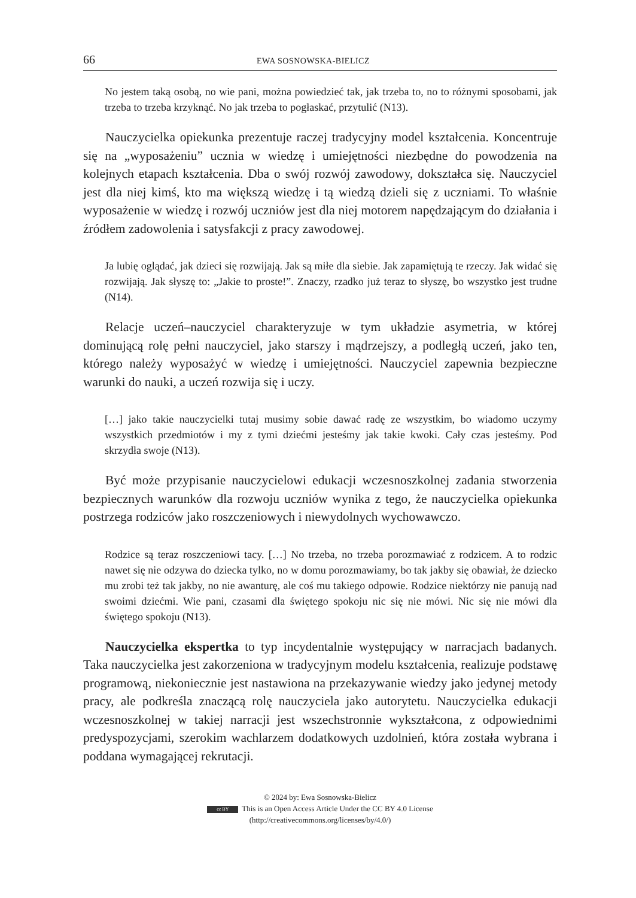66 EWA SOSNOWSKA-BIELICZ
No jestem taką osobą, no wie pani, można powiedzieć tak, jak trzeba to, no to różnymi sposobami, jak trzeba to trzeba krzyknąć. No jak trzeba to pogłaskać, przytulić (N13).
Nauczycielka opiekunka prezentuje raczej tradycyjny model kształcenia. Koncentruje się na „wyposażeniu” ucznia w wiedzę i umiejętności niezbędne do powodzenia na kolejnych etapach kształcenia. Dba o swój rozwój zawodowy, dokształca się. Nauczyciel jest dla niej kimś, kto ma większą wiedzę i tą wiedzą dzieli się z uczniami. To właśnie wyposażenie w wiedzę i rozwój uczniów jest dla niej motorem napędzającym do działania i źródłem zadowolenia i satysfakcji z pracy zawodowej.
Ja lubię oglądać, jak dzieci się rozwijają. Jak są miłe dla siebie. Jak zapamiętują te rzeczy. Jak widać się rozwijają. Jak słyszę to: „Jakie to proste!”. Znaczy, rzadko już teraz to słyszę, bo wszystko jest trudne (N14).
Relacje uczeń–nauczyciel charakteryzuje w tym układzie asymetria, w której dominującą rolę pełni nauczyciel, jako starszy i mądrzejszy, a podległą uczeń, jako ten, którego należy wyposażyć w wiedzę i umiejętności. Nauczyciel zapewnia bezpieczne warunki do nauki, a uczeń rozwija się i uczy.
[…] jako takie nauczycielki tutaj musimy sobie dawać radę ze wszystkim, bo wiadomo uczymy wszystkich przedmiotów i my z tymi dziećmi jesteśmy jak takie kwoki. Cały czas jesteśmy. Pod skrzydła swoje (N13).
Być może przypisanie nauczycielowi edukacji wczesnoszkolnej zadania stworzenia bezpiecznych warunków dla rozwoju uczniów wynika z tego, że nauczycielka opiekunka postrzega rodziców jako roszczeniowych i niewydolnych wychowawczo.
Rodzice są teraz roszczeniowi tacy. […] No trzeba, no trzeba porozmawiać z rodzicem. A to rodzic nawet się nie odzywa do dziecka tylko, no w domu porozmawiamy, bo tak jakby się obawiał, że dziecko mu zrobi też tak jakby, no nie awanturę, ale coś mu takiego odpowie. Rodzice niektórzy nie panują nad swoimi dziećmi. Wie pani, czasami dla świętego spokoju nic się nie mówi. Nic się nie mówi dla świętego spokoju (N13).
Nauczycielka ekspertka to typ incydentalnie występujący w narracjach badanych. Taka nauczycielka jest zakorzeniona w tradycyjnym modelu kształcenia, realizuje podstawę programową, niekoniecznie jest nastawiona na przekazywanie wiedzy jako jedynej metody pracy, ale podkreśla znaczącą rolę nauczyciela jako autorytetu. Nauczycielka edukacji wczesnoszkolnej w takiej narracji jest wszechstronnie wykształcona, z odpowiednimi predyspozycjami, szerokim wachlarzem dodatkowych uzdolnień, która została wybrana i poddana wymagającej rekrutacji.
© 2024 by: Ewa Sosnowska-Bielicz
cc BY This is an Open Access Article Under the CC BY 4.0 License
(http://creativecommons.org/licenses/by/4.0/)